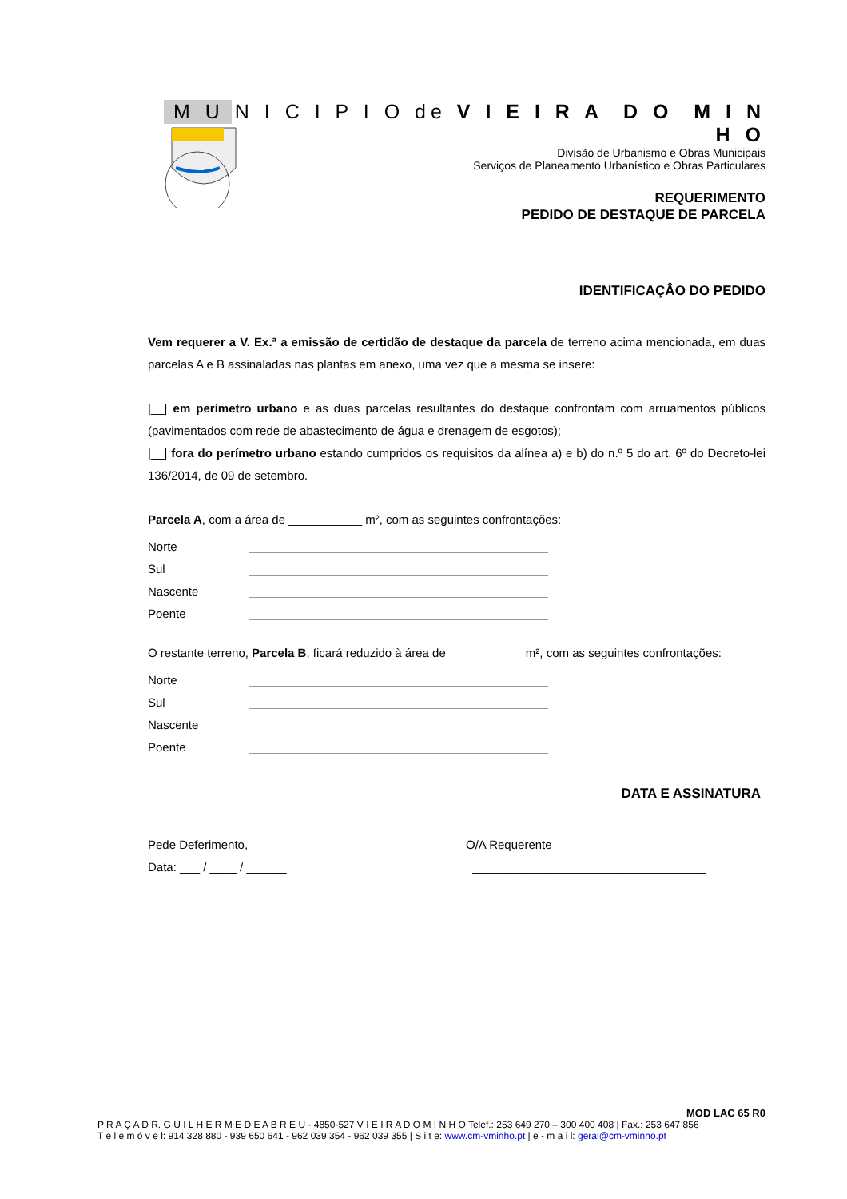M U N I C I P I O de V I E I R A D O M I N H O
Divisão de Urbanismo e Obras Municipais
Serviços de Planeamento Urbanístico e Obras Particulares
REQUERIMENTO
PEDIDO DE DESTAQUE DE PARCELA
IDENTIFICAÇÂO DO PEDIDO
Vem requerer a V. Ex.ª a emissão de certidão de destaque da parcela de terreno acima mencionada, em duas parcelas A e B assinaladas nas plantas em anexo, uma vez que a mesma se insere:
|__| em perímetro urbano e as duas parcelas resultantes do destaque confrontam com arruamentos públicos (pavimentados com rede de abastecimento de água e drenagem de esgotos);
|__| fora do perímetro urbano estando cumpridos os requisitos da alínea a) e b) do n.º 5 do art. 6º do Decreto-lei 136/2014, de 09 de setembro.
Parcela A, com a área de ___________ m², com as seguintes confrontações:
Norte
Sul
Nascente
Poente
O restante terreno, Parcela B, ficará reduzido à área de ___________ m², com as seguintes confrontações:
Norte
Sul
Nascente
Poente
DATA E ASSINATURA
Pede Deferimento,
Data: ___ / ____ / ______
O/A Requerente
___________________________________
MOD LAC 65 R0
P R A Ç A D R. G U I L H E R M E D E A B R E U - 4850-527 V I E I R A D O M I N H O Telef.: 253 649 270 – 300 400 408 | Fax.: 253 647 856
T e l e m ó v e l: 914 328 880 - 939 650 641 - 962 039 354 - 962 039 355 | S i t e: www.cm-vminho.pt | e - m a i l: geral@cm-vminho.pt